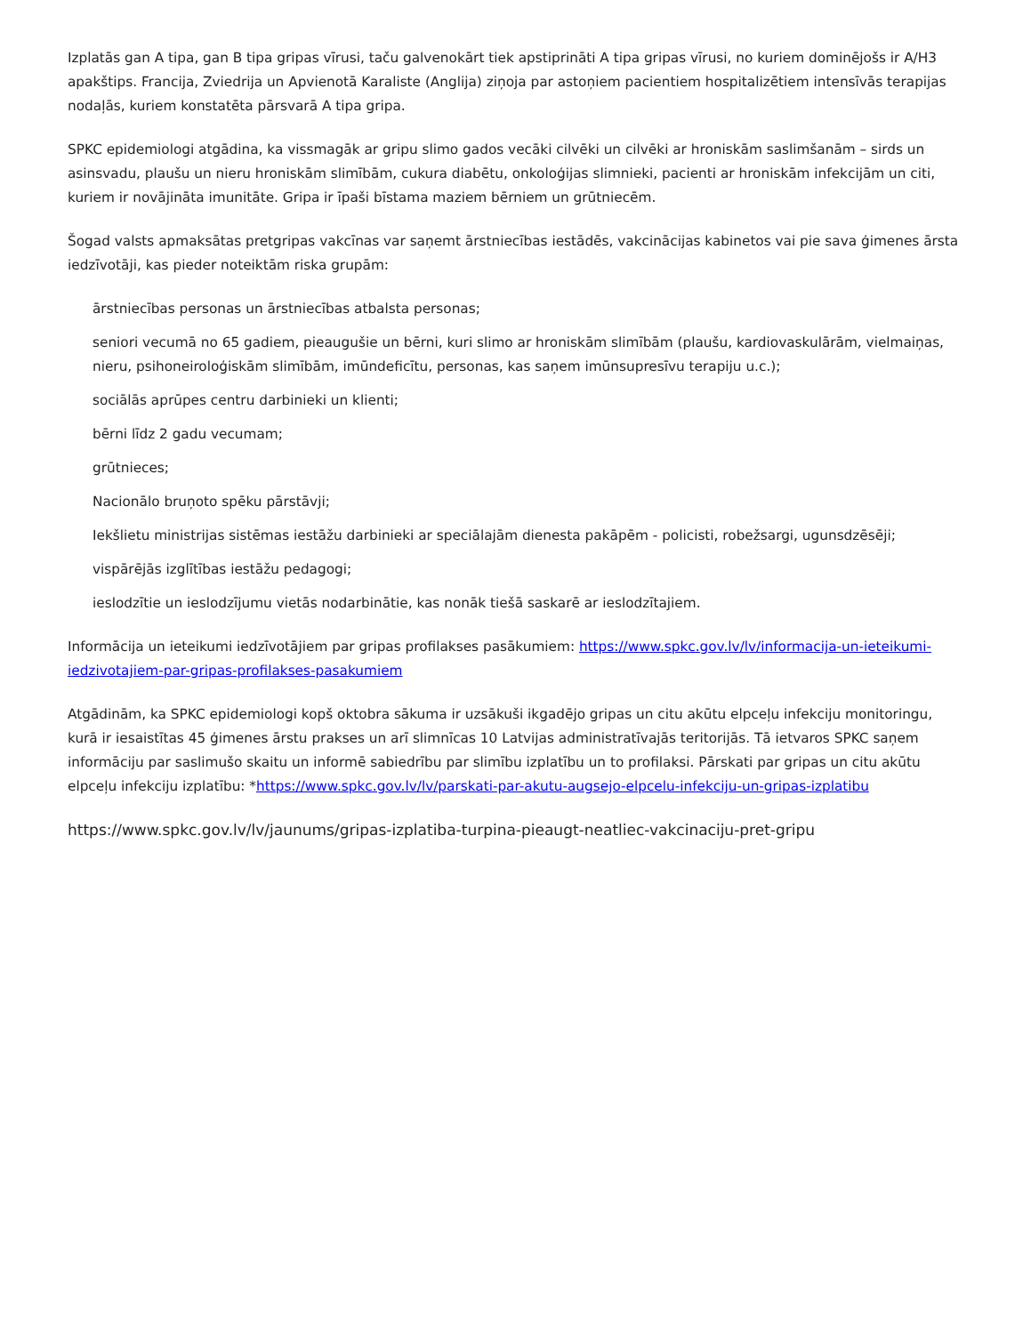Izplatās gan A tipa, gan B tipa gripas vīrusi, taču galvenokārt tiek apstiprināti A tipa gripas vīrusi, no kuriem dominējošs ir A/H3 apakštips. Francija, Zviedrija un Apvienotā Karaliste (Anglija) ziņoja par astoņiem pacientiem hospitalizētiem intensīvās terapijas nodaļās, kuriem konstatēta pārsvarā A tipa gripa.
SPKC epidemiologi atgādina, ka vissmagāk ar gripu slimo gados vecāki cilvēki un cilvēki ar hroniskām saslimšanām – sirds un asinsvadu, plaušu un nieru hroniskām slimībām, cukura diabētu, onkoloģijas slimnieki, pacienti ar hroniskām infekcijām un citi, kuriem ir novājināta imunitāte. Gripa ir īpaši bīstama maziem bērniem un grūtniecēm.
Šogad valsts apmaksātas pretgripas vakcīnas var saņemt ārstniecības iestādēs, vakcinācijas kabinetos vai pie sava ģimenes ārsta iedzīvotāji, kas pieder noteiktām riska grupām:
ārstniecības personas un ārstniecības atbalsta personas;
seniori vecumā no 65 gadiem, pieaugušie un bērni, kuri slimo ar hroniskām slimībām (plaušu, kardiovaskulārām, vielmaiņas, nieru, psihoneiroloģiskām slimībām, imūndeficītu, personas, kas saņem imūnsupresīvu terapiju u.c.);
sociālās aprūpes centru darbinieki un klienti;
bērni līdz 2 gadu vecumam;
grūtnieces;
Nacionālo bruņoto spēku pārstāvji;
Iekšlietu ministrijas sistēmas iestāžu darbinieki ar speciālajām dienesta pakāpēm - policisti, robežsargi, ugunsdzēsēji;
vispārējās izglītības iestāžu pedagogi;
ieslodzītie un ieslodzījumu vietās nodarbinātie, kas nonāk tiešā saskarē ar ieslodzītajiem.
Informācija un ieteikumi iedzīvotājiem par gripas profilakses pasākumiem: https://www.spkc.gov.lv/lv/informacija-un-ieteikumi-iedzivotajiem-par-gripas-profilakses-pasakumiem
Atgādinām, ka SPKC epidemiologi kopš oktobra sākuma ir uzsākuši ikgadējo gripas un citu akūtu elpceļu infekciju monitoringu, kurā ir iesaistītas 45 ģimenes ārstu prakses un arī slimnīcas 10 Latvijas administratīvajās teritorijās. Tā ietvaros SPKC saņem informāciju par saslimušo skaitu un informē sabiedrību par slimību izplatību un to profilaksi. Pārskati par gripas un citu akūtu elpceļu infekciju izplatību: *https://www.spkc.gov.lv/lv/parskati-par-akutu-augsejo-elpcelu-infekciju-un-gripas-izplatibu
https://www.spkc.gov.lv/lv/jaunums/gripas-izplatiba-turpina-pieaugt-neatliec-vakcinaciju-pret-gripu